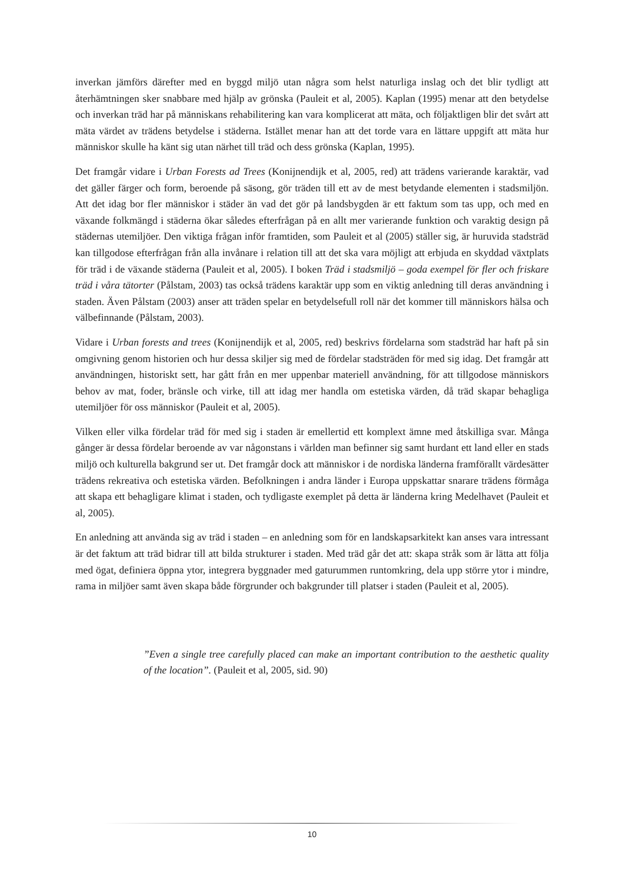inverkan jämförs därefter med en byggd miljö utan några som helst naturliga inslag och det blir tydligt att återhämtningen sker snabbare med hjälp av grönska (Pauleit et al, 2005). Kaplan (1995) menar att den betydelse och inverkan träd har på människans rehabilitering kan vara komplicerat att mäta, och följaktligen blir det svårt att mäta värdet av trädens betydelse i städerna. Istället menar han att det torde vara en lättare uppgift att mäta hur människor skulle ha känt sig utan närhet till träd och dess grönska (Kaplan, 1995).
Det framgår vidare i Urban Forests ad Trees (Konijnendijk et al, 2005, red) att trädens varierande karaktär, vad det gäller färger och form, beroende på säsong, gör träden till ett av de mest betydande elementen i stadsmiljön. Att det idag bor fler människor i städer än vad det gör på landsbygden är ett faktum som tas upp, och med en växande folkmängd i städerna ökar således efterfrågan på en allt mer varierande funktion och varaktig design på städernas utemiljöer. Den viktiga frågan inför framtiden, som Pauleit et al (2005) ställer sig, är huruvida stadsträd kan tillgodose efterfrågan från alla invånare i relation till att det ska vara möjligt att erbjuda en skyddad växtplats för träd i de växande städerna (Pauleit et al, 2005). I boken Träd i stadsmiljö – goda exempel för fler och friskare träd i våra tätorter (Pålstam, 2003) tas också trädens karaktär upp som en viktig anledning till deras användning i staden. Även Pålstam (2003) anser att träden spelar en betydelsefull roll när det kommer till människors hälsa och välbefinnande (Pålstam, 2003).
Vidare i Urban forests and trees (Konijnendijk et al, 2005, red) beskrivs fördelarna som stadsträd har haft på sin omgivning genom historien och hur dessa skiljer sig med de fördelar stadsträden för med sig idag. Det framgår att användningen, historiskt sett, har gått från en mer uppenbar materiell användning, för att tillgodose människors behov av mat, foder, bränsle och virke, till att idag mer handla om estetiska värden, då träd skapar behagliga utemiljöer för oss människor (Pauleit et al, 2005).
Vilken eller vilka fördelar träd för med sig i staden är emellertid ett komplext ämne med åtskilliga svar. Många gånger är dessa fördelar beroende av var någonstans i världen man befinner sig samt hurdant ett land eller en stads miljö och kulturella bakgrund ser ut. Det framgår dock att människor i de nordiska länderna framförallt värdesätter trädens rekreativa och estetiska värden. Befolkningen i andra länder i Europa uppskattar snarare trädens förmåga att skapa ett behagligare klimat i staden, och tydligaste exemplet på detta är länderna kring Medelhavet (Pauleit et al, 2005).
En anledning att använda sig av träd i staden – en anledning som för en landskapsarkitekt kan anses vara intressant är det faktum att träd bidrar till att bilda strukturer i staden. Med träd går det att: skapa stråk som är lätta att följa med ögat, definiera öppna ytor, integrera byggnader med gaturummen runtomkring, dela upp större ytor i mindre, rama in miljöer samt även skapa både förgrunder och bakgrunder till platser i staden (Pauleit et al, 2005).
”Even a single tree carefully placed can make an important contribution to the aesthetic quality of the location”. (Pauleit et al, 2005, sid. 90)
10